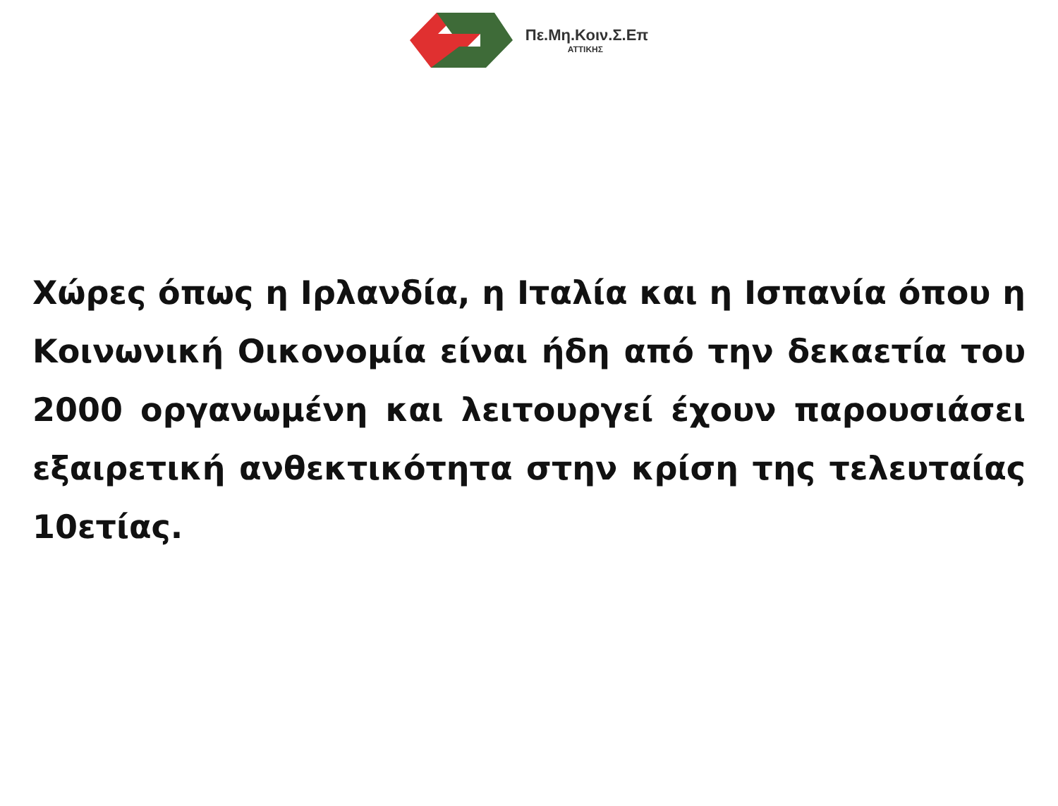Πε.Μη.Κοιν.Σ.Επ
ΑΤΤΙΚΗΣ
Χώρες όπως η Ιρλανδία, η Ιταλία και η Ισπανία όπου η Κοινωνική Οικονομία είναι ήδη από την δεκαετία του 2000 οργανωμένη και λειτουργεί έχουν παρουσιάσει εξαιρετική ανθεκτικότητα στην κρίση της τελευταίας 10ετίας.